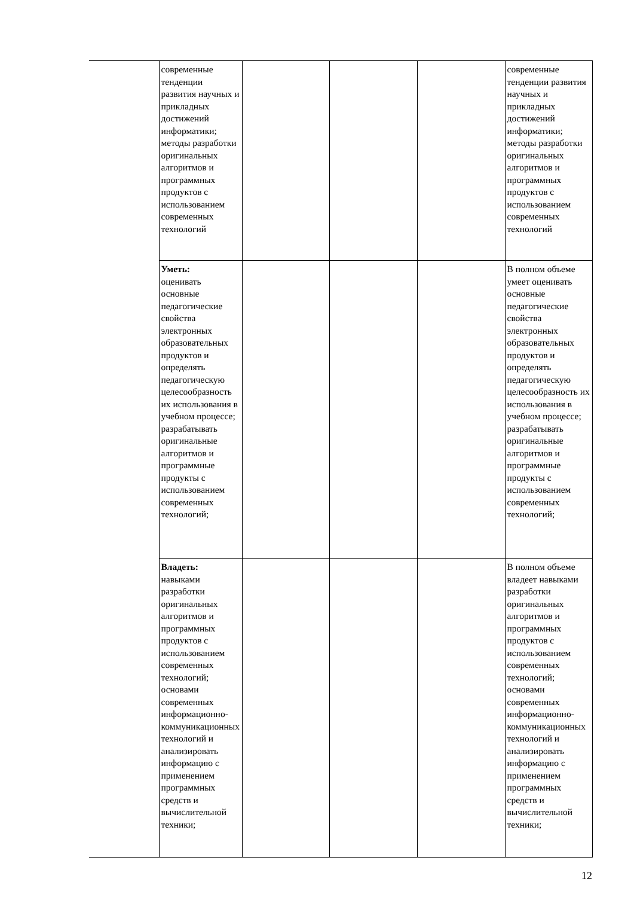| | современные тенденции развития научных и прикладных достижений информатики; методы разработки оригинальных алгоритмов и программных продуктов с использованием современных технологий | | | | современные тенденции развития научных и прикладных достижений информатики; методы разработки оригинальных алгоритмов и программных продуктов с использованием современных технологий |
| | Уметь: оценивать основные педагогические свойства электронных образовательных продуктов и определять педагогическую целесообразность их использования в учебном процессе; разрабатывать оригинальные алгоритмов и программные продукты с использованием современных технологий; | | | | В полном объеме умеет оценивать основные педагогические свойства электронных образовательных продуктов и определять педагогическую целесообразность их использования в учебном процессе; разрабатывать оригинальные алгоритмов и программные продукты с использованием современных технологий; |
| | Владеть: навыками разработки оригинальных алгоритмов и программных продуктов с использованием современных технологий; основами современных информационно-коммуникационных технологий и анализировать информацию с применением программных средств и вычислительной техники; | | | | В полном объеме владеет навыками разработки оригинальных алгоритмов и программных продуктов с использованием современных технологий; основами современных информационно-коммуникационных технологий и анализировать информацию с применением программных средств и вычислительной техники; |
12